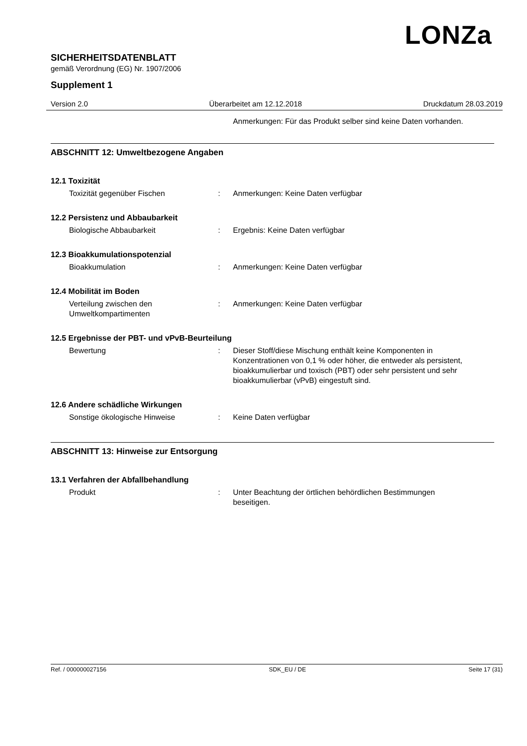LONZa
SICHERHEITSDATENBLATT
gemäß Verordnung (EG) Nr. 1907/2006
Supplement 1
Version 2.0 Überarbeitet am 12.12.2018 Druckdatum 28.03.2019
Anmerkungen: Für das Produkt selber sind keine Daten vorhanden.
ABSCHNITT 12: Umweltbezogene Angaben
12.1 Toxizität
Toxizität gegenüber Fischen : Anmerkungen: Keine Daten verfügbar
12.2 Persistenz und Abbaubarkeit
Biologische Abbaubarkeit : Ergebnis: Keine Daten verfügbar
12.3 Bioakkumulationspotenzial
Bioakkumulation : Anmerkungen: Keine Daten verfügbar
12.4 Mobilität im Boden
Verteilung zwischen den Umweltkompartimenten
: Anmerkungen: Keine Daten verfügbar
12.5 Ergebnisse der PBT- und vPvB-Beurteilung
Bewertung : Dieser Stoff/diese Mischung enthält keine Komponenten in Konzentrationen von 0,1 % oder höher, die entweder als persistent, bioakkumulierbar und toxisch (PBT) oder sehr persistent und sehr bioakkumulierbar (vPvB) eingestuft sind.
12.6 Andere schädliche Wirkungen
Sonstige ökologische Hinweise : Keine Daten verfügbar
ABSCHNITT 13: Hinweise zur Entsorgung
13.1 Verfahren der Abfallbehandlung
Produkt : Unter Beachtung der örtlichen behördlichen Bestimmungen beseitigen.
Ref. / 000000027156 SDK_EU / DE Seite 17 (31)